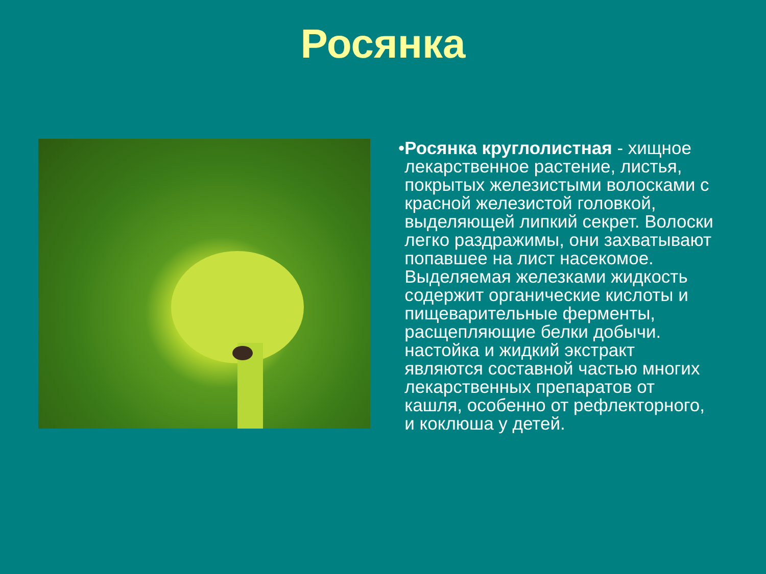Росянка
• Росянка круглолистная - хищное лекарственное растение, листья, покрытых железистыми волосками с красной железистой головкой, выделяющей липкий секрет. Волоски легко раздражимы, они захватывают попавшее на лист насекомое. Выделяемая железками жидкость содержит органические кислоты и пищеварительные ферменты, расщепляющие белки добычи. настойка и жидкий экстракт являются составной частью многих лекарственных препаратов от кашля, особенно от рефлекторного, и коклюша у детей.